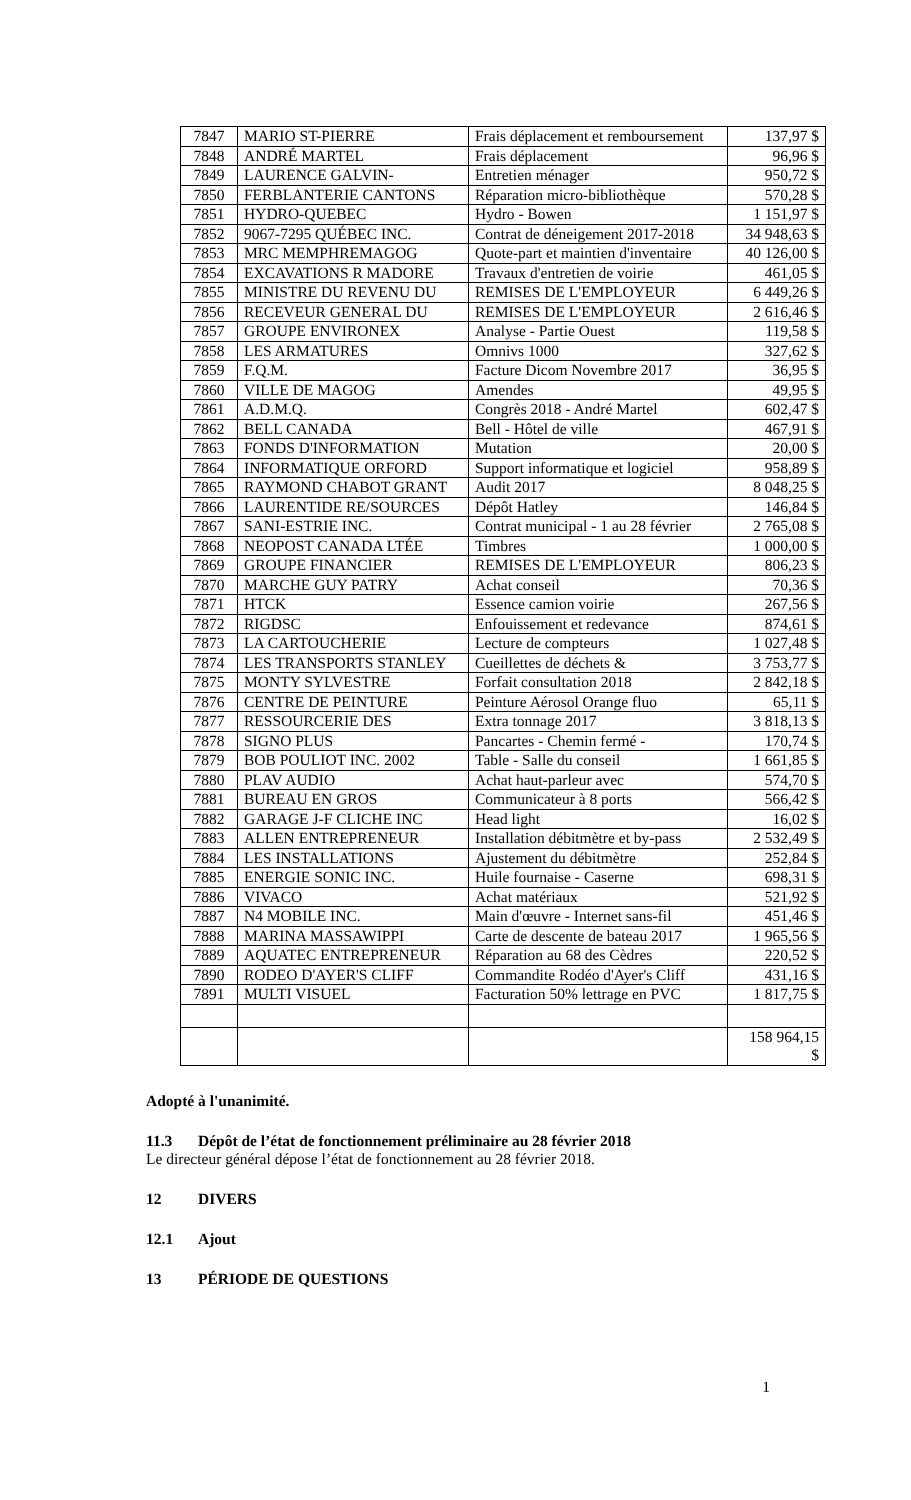| 7847 | MARIO ST-PIERRE | Frais déplacement et remboursement | 137,97 $ |
| 7848 | ANDRÉ MARTEL | Frais déplacement | 96,96 $ |
| 7849 | LAURENCE GALVIN- | Entretien ménager | 950,72 $ |
| 7850 | FERBLANTERIE CANTONS | Réparation micro-bibliothèque | 570,28 $ |
| 7851 | HYDRO-QUEBEC | Hydro - Bowen | 1 151,97 $ |
| 7852 | 9067-7295 QUÉBEC INC. | Contrat de déneigement 2017-2018 | 34 948,63 $ |
| 7853 | MRC MEMPHREMAGOG | Quote-part et maintien d'inventaire | 40 126,00 $ |
| 7854 | EXCAVATIONS R MADORE | Travaux d'entretien de voirie | 461,05 $ |
| 7855 | MINISTRE DU REVENU DU | REMISES DE L'EMPLOYEUR | 6 449,26 $ |
| 7856 | RECEVEUR GENERAL DU | REMISES DE L'EMPLOYEUR | 2 616,46 $ |
| 7857 | GROUPE ENVIRONEX | Analyse - Partie Ouest | 119,58 $ |
| 7858 | LES ARMATURES | Omnivs 1000 | 327,62 $ |
| 7859 | F.Q.M. | Facture Dicom Novembre 2017 | 36,95 $ |
| 7860 | VILLE DE MAGOG | Amendes | 49,95 $ |
| 7861 | A.D.M.Q. | Congrès 2018 - André Martel | 602,47 $ |
| 7862 | BELL CANADA | Bell - Hôtel de ville | 467,91 $ |
| 7863 | FONDS D'INFORMATION | Mutation | 20,00 $ |
| 7864 | INFORMATIQUE ORFORD | Support informatique et logiciel | 958,89 $ |
| 7865 | RAYMOND CHABOT GRANT | Audit 2017 | 8 048,25 $ |
| 7866 | LAURENTIDE RE/SOURCES | Dépôt Hatley | 146,84 $ |
| 7867 | SANI-ESTRIE INC. | Contrat municipal - 1 au 28 février | 2 765,08 $ |
| 7868 | NEOPOST CANADA LTÉE | Timbres | 1 000,00 $ |
| 7869 | GROUPE FINANCIER | REMISES DE L'EMPLOYEUR | 806,23 $ |
| 7870 | MARCHE GUY PATRY | Achat conseil | 70,36 $ |
| 7871 | HTCK | Essence camion voirie | 267,56 $ |
| 7872 | RIGDSC | Enfouissement et redevance | 874,61 $ |
| 7873 | LA CARTOUCHERIE | Lecture de compteurs | 1 027,48 $ |
| 7874 | LES TRANSPORTS STANLEY | Cueillettes de déchets & | 3 753,77 $ |
| 7875 | MONTY SYLVESTRE | Forfait consultation 2018 | 2 842,18 $ |
| 7876 | CENTRE DE PEINTURE | Peinture Aérosol Orange fluo | 65,11 $ |
| 7877 | RESSOURCERIE DES | Extra tonnage 2017 | 3 818,13 $ |
| 7878 | SIGNO PLUS | Pancartes - Chemin fermé - | 170,74 $ |
| 7879 | BOB POULIOT INC. 2002 | Table - Salle du conseil | 1 661,85 $ |
| 7880 | PLAV AUDIO | Achat haut-parleur avec | 574,70 $ |
| 7881 | BUREAU EN GROS | Communicateur à 8 ports | 566,42 $ |
| 7882 | GARAGE J-F CLICHE INC | Head light | 16,02 $ |
| 7883 | ALLEN ENTREPRENEUR | Installation débitmètre et by-pass | 2 532,49 $ |
| 7884 | LES INSTALLATIONS | Ajustement du débitmètre | 252,84 $ |
| 7885 | ENERGIE SONIC INC. | Huile fournaise - Caserne | 698,31 $ |
| 7886 | VIVACO | Achat matériaux | 521,92 $ |
| 7887 | N4 MOBILE INC. | Main d'œuvre - Internet sans-fil | 451,46 $ |
| 7888 | MARINA MASSAWIPPI | Carte de descente de bateau 2017 | 1 965,56 $ |
| 7889 | AQUATEC ENTREPRENEUR | Réparation au 68 des Cèdres | 220,52 $ |
| 7890 | RODEO D'AYER'S CLIFF | Commandite Rodéo d'Ayer's Cliff | 431,16 $ |
| 7891 | MULTI VISUEL | Facturation 50% lettrage en PVC | 1 817,75 $ |
| | | | 158 964,15 $ |
Adopté à l'unanimité.
11.3 Dépôt de l’état de fonctionnement préliminaire au 28 février 2018
Le directeur général dépose l’état de fonctionnement au 28 février 2018.
12 DIVERS
12.1 Ajout
13 PÉRIODE DE QUESTIONS
1